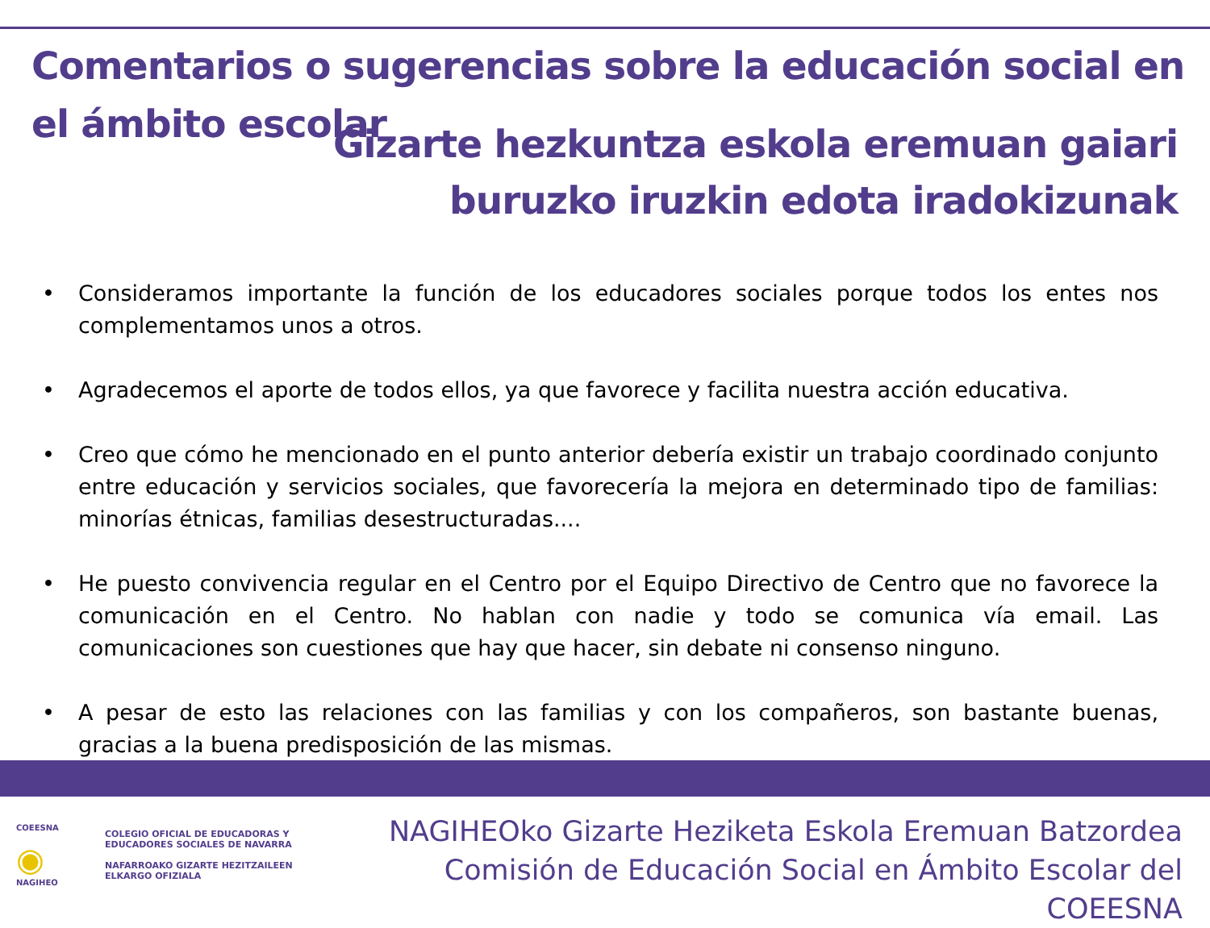Comentarios o sugerencias sobre la educación social en el ámbito escolar
Gizarte hezkuntza eskola eremuan gaiari
buruzko iruzkin edota iradokizunak
• Consideramos importante la función de los educadores sociales porque todos los entes nos complementamos unos a otros.
• Agradecemos el aporte de todos ellos, ya que favorece y facilita nuestra acción educativa.
• Creo que cómo he mencionado en el punto anterior debería existir un trabajo coordinado conjunto entre educación y servicios sociales, que favorecería la mejora en determinado tipo de familias: minorías étnicas, familias desestructuradas....
• He puesto convivencia regular en el Centro por el Equipo Directivo de Centro que no favorece la comunicación en el Centro. No hablan con nadie y todo se comunica vía email. Las comunicaciones son cuestiones que hay que hacer, sin debate ni consenso ninguno.
• A pesar de esto las relaciones con las familias y con los compañeros, son bastante buenas, gracias a la buena predisposición de las mismas.
COEESNA
◉
NAGIHEO
COLEGIO OFICIAL DE EDUCADORAS Y
EDUCADORES SOCIALES DE NAVARRA
NAFARROAKO GIZARTE HEZITZAILEEN
ELKARGO OFIZIALA
NAGIHEOko Gizarte Heziketa Eskola Eremuan Batzordea
Comisión de Educación Social en Ámbito Escolar del COEESNA